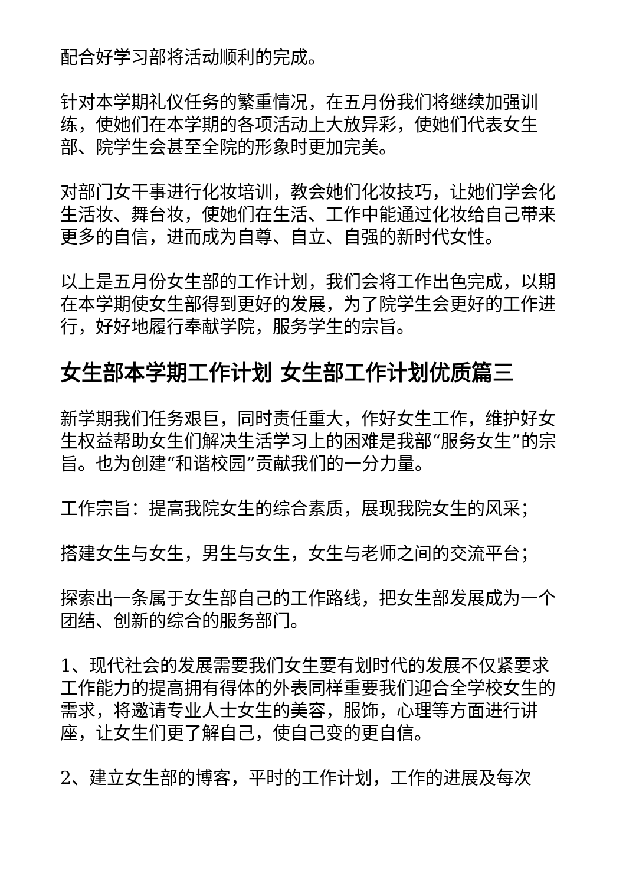配合好学习部将活动顺利的完成。
针对本学期礼仪任务的繁重情况，在五月份我们将继续加强训练，使她们在本学期的各项活动上大放异彩，使她们代表女生部、院学生会甚至全院的形象时更加完美。
对部门女干事进行化妆培训，教会她们化妆技巧，让她们学会化生活妆、舞台妆，使她们在生活、工作中能通过化妆给自己带来更多的自信，进而成为自尊、自立、自强的新时代女性。
以上是五月份女生部的工作计划，我们会将工作出色完成，以期在本学期使女生部得到更好的发展，为了院学生会更好的工作进行，好好地履行奉献学院，服务学生的宗旨。
女生部本学期工作计划 女生部工作计划优质篇三
新学期我们任务艰巨，同时责任重大，作好女生工作，维护好女生权益帮助女生们解决生活学习上的困难是我部“服务女生”的宗旨。也为创建“和谐校园”贡献我们的一分力量。
工作宗旨：提高我院女生的综合素质，展现我院女生的风采；
搭建女生与女生，男生与女生，女生与老师之间的交流平台；
探索出一条属于女生部自己的工作路线，把女生部发展成为一个团结、创新的综合的服务部门。
1、现代社会的发展需要我们女生要有划时代的发展不仅紧要求工作能力的提高拥有得体的外表同样重要我们迎合全学校女生的需求，将邀请专业人士女生的美容，服饰，心理等方面进行讲座，让女生们更了解自己，使自己变的更自信。
2、建立女生部的博客，平时的工作计划，工作的进展及每次